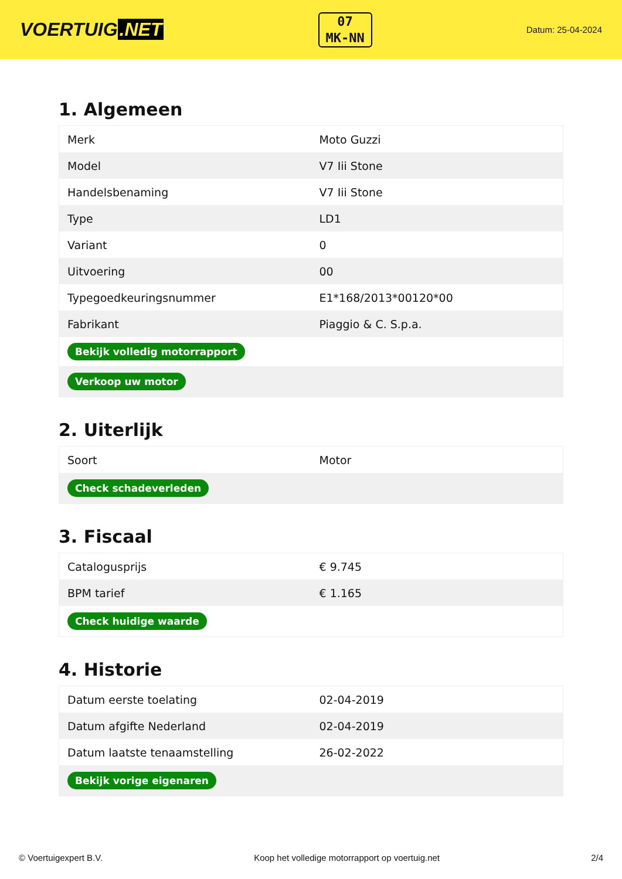VOERTUIG.NET
07
MK-NN
Datum: 25-04-2024
1. Algemeen
| Merk | Moto Guzzi |
| Model | V7 Iii Stone |
| Handelsbenaming | V7 Iii Stone |
| Type | LD1 |
| Variant | 0 |
| Uitvoering | 00 |
| Typegoedkeuringsnummer | E1*168/2013*00120*00 |
| Fabrikant | Piaggio & C. S.p.a. |
| Bekijk volledig motorrapport | |
| Verkoop uw motor | |
2. Uiterlijk
| Soort | Motor |
| Check schadeverleden | |
3. Fiscaal
| Catalogusprijs | € 9.745 |
| BPM tarief | € 1.165 |
| Check huidige waarde | |
4. Historie
| Datum eerste toelating | 02-04-2019 |
| Datum afgifte Nederland | 02-04-2019 |
| Datum laatste tenaamstelling | 26-02-2022 |
| Bekijk vorige eigenaren | |
© Voertuigexpert B.V. Koop het volledige motorrapport op voertuig.net 2/4